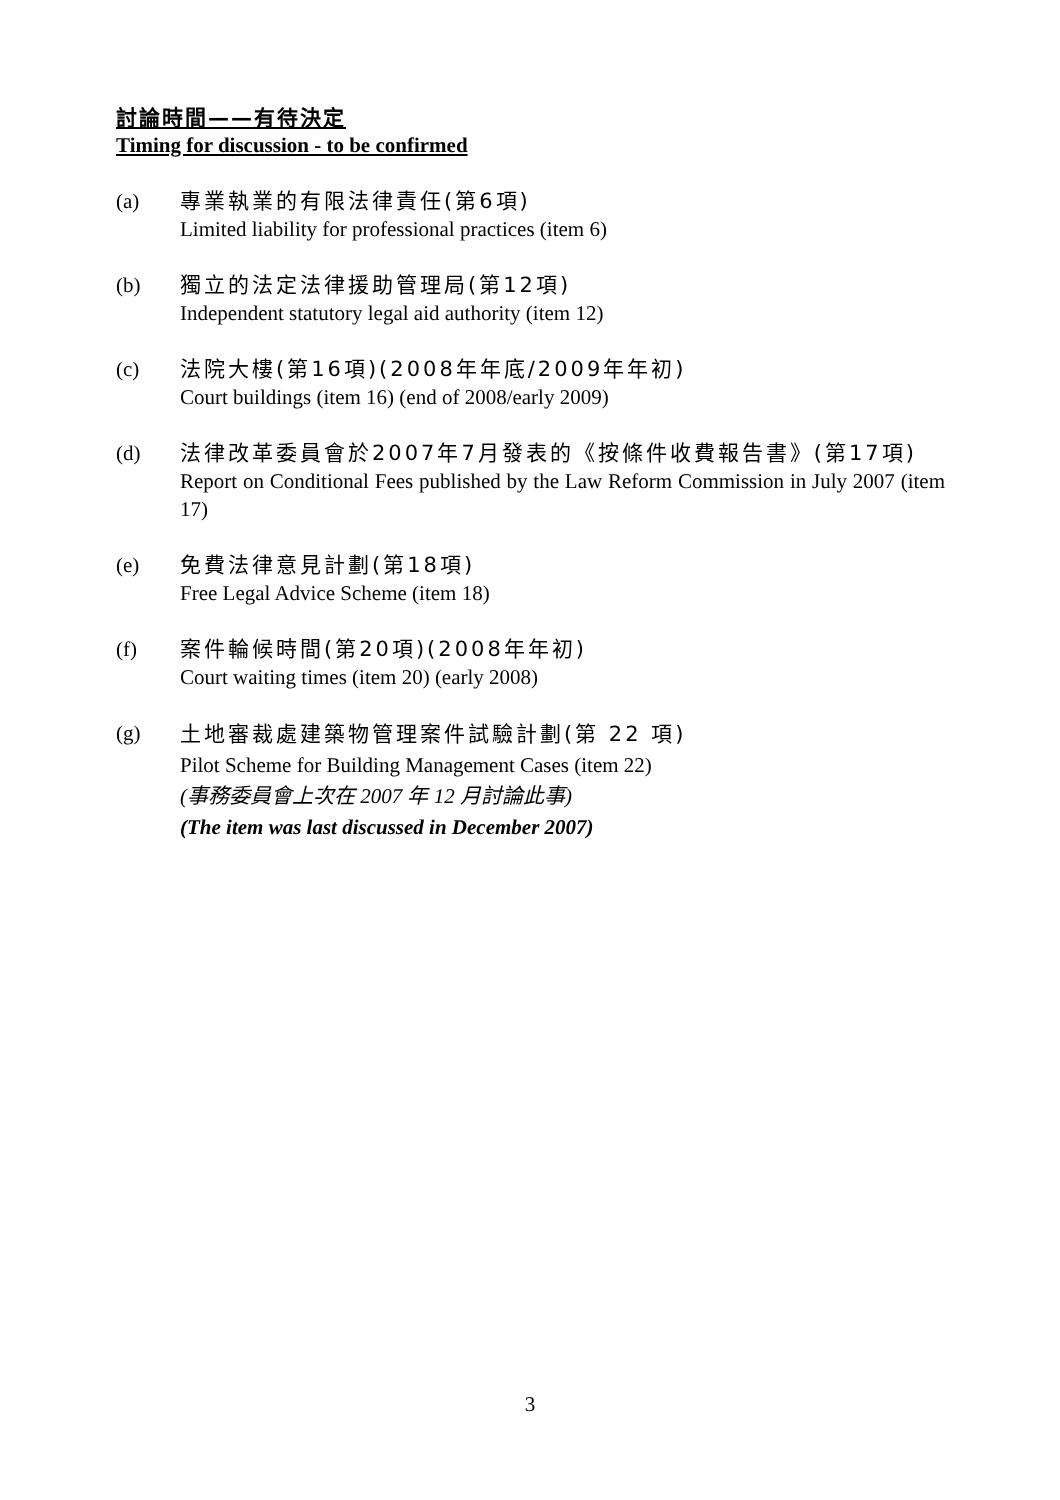討論時間——有待決定
Timing for discussion - to be confirmed
(a) 專業執業的有限法律責任(第6項)
Limited liability for professional practices (item 6)
(b) 獨立的法定法律援助管理局(第12項)
Independent statutory legal aid authority (item 12)
(c) 法院大樓(第16項)(2008年年底/2009年年初)
Court buildings (item 16) (end of 2008/early 2009)
(d) 法律改革委員會於2007年7月發表的《按條件收費報告書》(第17項)
Report on Conditional Fees published by the Law Reform Commission in July 2007 (item 17)
(e) 免費法律意見計劃(第18項)
Free Legal Advice Scheme (item 18)
(f) 案件輪候時間(第20項)(2008年年初)
Court waiting times (item 20) (early 2008)
(g)
土地審裁處建築物管理案件試驗計劃(第 22 項)
Pilot Scheme for Building Management Cases (item 22)
(事務委員會上次在 2007 年 12 月討論此事)
(The item was last discussed in December 2007)
3